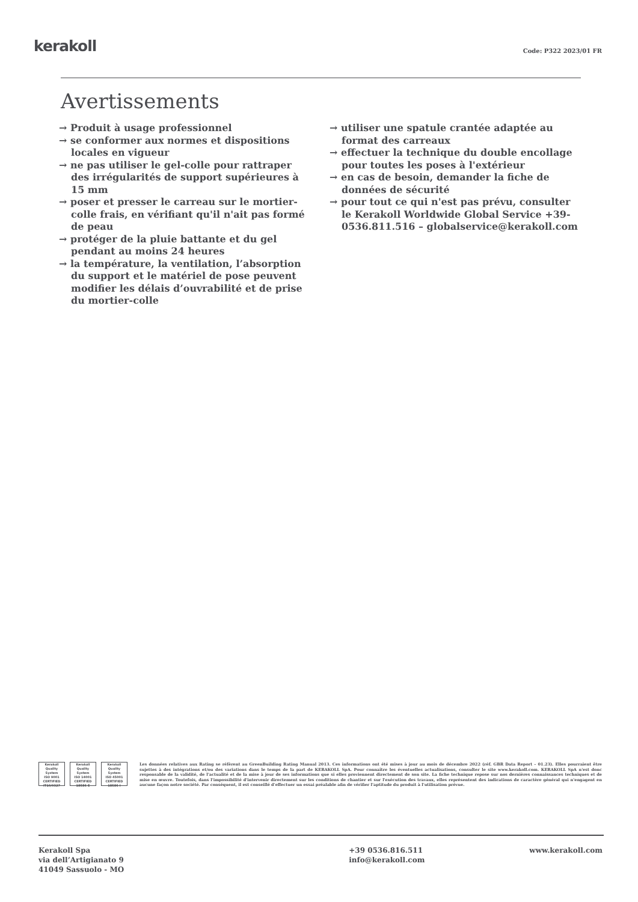kerakoll Code: P322 2023/01 FR
Avertissements
→ Produit à usage professionnel
→ se conformer aux normes et dispositions locales en vigueur
→ ne pas utiliser le gel-colle pour rattraper des irrégularités de support supérieures à 15 mm
→ poser et presser le carreau sur le mortier-colle frais, en vérifiant qu'il n'ait pas formé de peau
→ protéger de la pluie battante et du gel pendant au moins 24 heures
→ la température, la ventilation, l’absorption du support et le matériel de pose peuvent modifier les délais d’ouvrabilité et de prise du mortier-colle
→ utiliser une spatule crantée adaptée au format des carreaux
→ effectuer la technique du double encollage pour toutes les poses à l'extérieur
→ en cas de besoin, demander la fiche de données de sécurité
→ pour tout ce qui n'est pas prévu, consulter le Kerakoll Worldwide Global Service +39-0536.811.516 – globalservice@kerakoll.com
Kerakoll Quality System
ISO 9001 CERTIFIED IT10/0327
Kerakoll Quality System
ISO 14001 CERTIFIED 18586-E
Kerakoll Quality System
ISO 45001 CERTIFIED 18586-I
Les données relatives aux Rating se réfèrent au GreenBuilding Rating Manual 2013. Ces informations ont été mises à jour au mois de décembre 2022 (réf. GBR Data Report – 01.23). Elles pourraient être sujettes à des intégrations et/ou des variations dans le temps de la part de KERAKOLL SpA. Pour connaître les éventuelles actualisations, consulter le site www.kerakoll.com. KERAKOLL SpA n'est donc responsable de la validité, de l'actualité et de la mise à jour de ses informations que si elles proviennent directement de son site. La fiche technique repose sur nos dernières connaissances techniques et de mise en œuvre. Toutefois, dans l'impossibilité d'intervenir directement sur les conditions de chantier et sur l'exécution des travaux, elles représentent des indications de caractère général qui n'engagent en aucune façon notre société. Par conséquent, il est conseillé d'effectuer un essai préalable afin de vérifier l'aptitude du produit à l'utilisation prévue.
Kerakoll Spa
via dell’Artigianato 9
41049 Sassuolo - MO
+39 0536.816.511
info@kerakoll.com
www.kerakoll.com